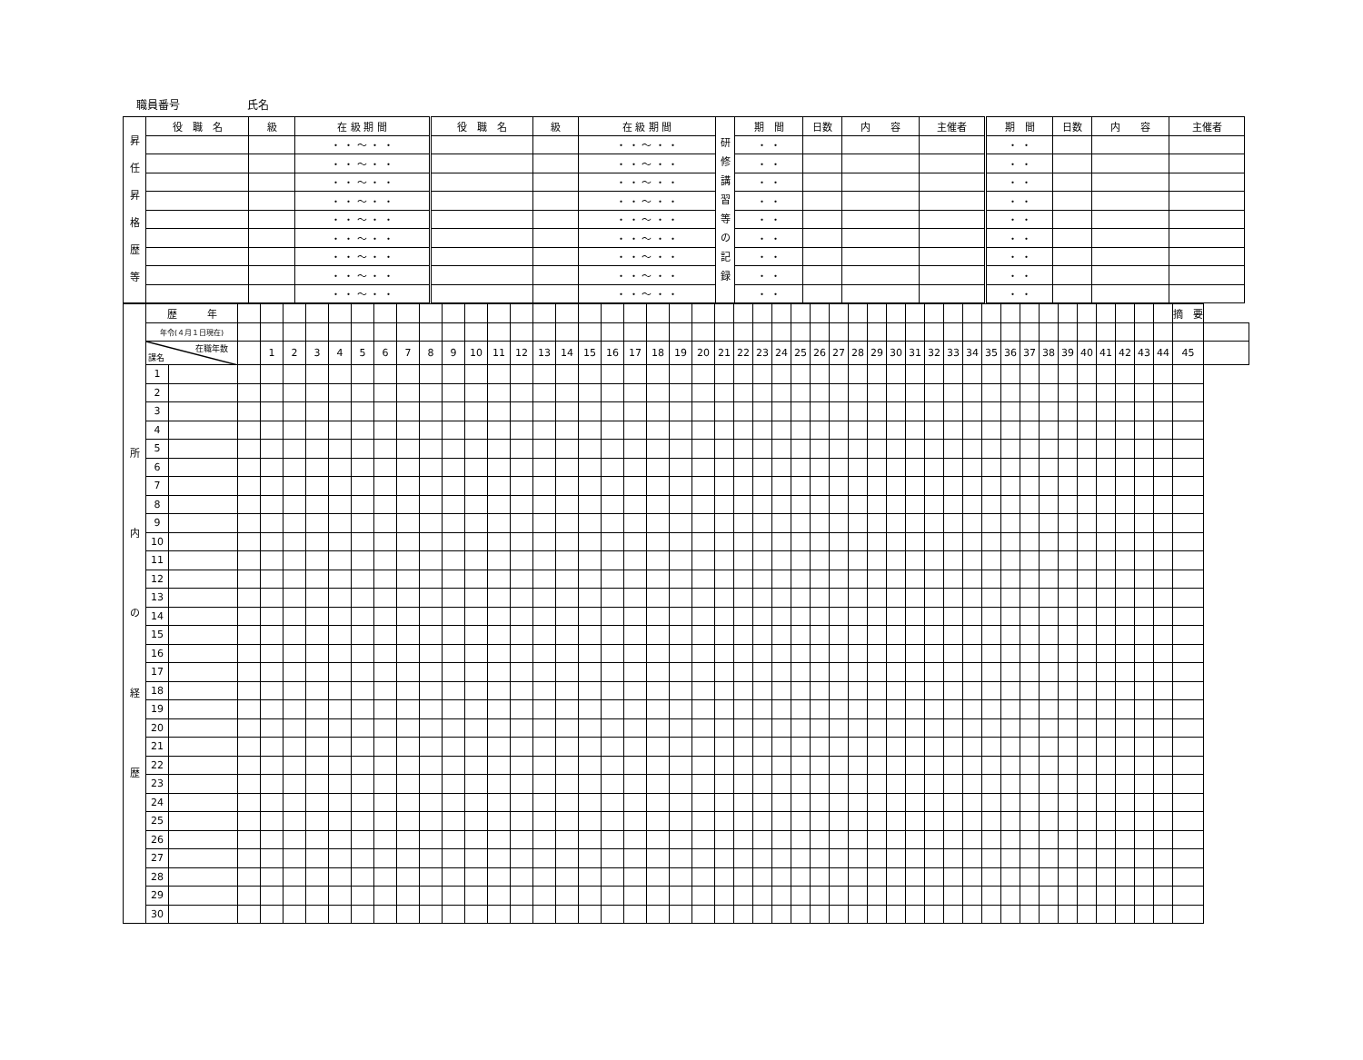職員番号 氏名
| 昇 任 昇 格 歴 等 | 役 職 名 | 級 | 在 級 期 間 | 役 職 名 | 級 | 在 級 期 間 | 研 修 講 習 等 の 記 録 | 期 間 | 日数 | 内 容 | 主催者 | 期 間 | 日数 | 内 容 | 主催者 |
| | | | ・ ・ 〜 ・ ・ | | | ・ ・ 〜 ・ ・ | | ・ ・ | | | | ・ ・ | | | |
| | | | ・ ・ 〜 ・ ・ | | | ・ ・ 〜 ・ ・ | | ・ ・ | | | | ・ ・ | | | |
| | | | ・ ・ 〜 ・ ・ | | | ・ ・ 〜 ・ ・ | | ・ ・ | | | | ・ ・ | | | |
| | | | ・ ・ 〜 ・ ・ | | | ・ ・ 〜 ・ ・ | | ・ ・ | | | | ・ ・ | | | |
| | | | ・ ・ 〜 ・ ・ | | | ・ ・ 〜 ・ ・ | | ・ ・ | | | | ・ ・ | | | |
| | | | ・ ・ 〜 ・ ・ | | | ・ ・ 〜 ・ ・ | | ・ ・ | | | | ・ ・ | | | |
| | | | ・ ・ 〜 ・ ・ | | | ・ ・ 〜 ・ ・ | | ・ ・ | | | | ・ ・ | | | |
| | | | ・ ・ 〜 ・ ・ | | | ・ ・ 〜 ・ ・ | | ・ ・ | | | | ・ ・ | | | |
| | | | ・ ・ 〜 ・ ・ | | | ・ ・ 〜 ・ ・ | | ・ ・ | | | | ・ ・ | | | |
| 所 内 の 経 歴 | 歴 年 | | | | | | | | | | | | | | | | | | | | | | | | | | | | | | | | | | | | | | | | | | | | | | | 摘 要 | |
| | 年令(４月１日現在) | | | | | | | | | | | | | | | | | | | | | | | | | | | | | | | | | | | | | | | | | | | | | | | | |
| | 在職年数 課名 | | | 1 | 2 | 3 | 4 | 5 | 6 | 7 | 8 | 9 | 10 | 11 | 12 | 13 | 14 | 15 | 16 | 17 | 18 | 19 | 20 | 21 | 22 | 23 | 24 | 25 | 26 | 27 | 28 | 29 | 30 | 31 | 32 | 33 | 34 | 35 | 36 | 37 | 38 | 39 | 40 | 41 | 42 | 43 | 44 | 45 | |
| | 1 | | | | | | | | | | | | | | | | | | | | | | | | | | | | | | | | | | | | | | | | | | | | | | | | |
| | 2 | | | | | | | | | | | | | | | | | | | | | | | | | | | | | | | | | | | | | | | | | | | | | | | | |
| | 3 | | | | | | | | | | | | | | | | | | | | | | | | | | | | | | | | | | | | | | | | | | | | | | | | |
| | 4 | | | | | | | | | | | | | | | | | | | | | | | | | | | | | | | | | | | | | | | | | | | | | | | | |
| | 5 | | | | | | | | | | | | | | | | | | | | | | | | | | | | | | | | | | | | | | | | | | | | | | | | |
| | 6 | | | | | | | | | | | | | | | | | | | | | | | | | | | | | | | | | | | | | | | | | | | | | | | | |
| | 7 | | | | | | | | | | | | | | | | | | | | | | | | | | | | | | | | | | | | | | | | | | | | | | | | |
| | 8 | | | | | | | | | | | | | | | | | | | | | | | | | | | | | | | | | | | | | | | | | | | | | | | | |
| | 9 | | | | | | | | | | | | | | | | | | | | | | | | | | | | | | | | | | | | | | | | | | | | | | | | |
| | 10 | | | | | | | | | | | | | | | | | | | | | | | | | | | | | | | | | | | | | | | | | | | | | | | | |
| | 11 | | | | | | | | | | | | | | | | | | | | | | | | | | | | | | | | | | | | | | | | | | | | | | | | |
| | 12 | | | | | | | | | | | | | | | | | | | | | | | | | | | | | | | | | | | | | | | | | | | | | | | | |
| | 13 | | | | | | | | | | | | | | | | | | | | | | | | | | | | | | | | | | | | | | | | | | | | | | | | |
| | 14 | | | | | | | | | | | | | | | | | | | | | | | | | | | | | | | | | | | | | | | | | | | | | | | | |
| | 15 | | | | | | | | | | | | | | | | | | | | | | | | | | | | | | | | | | | | | | | | | | | | | | | | |
| | 16 | | | | | | | | | | | | | | | | | | | | | | | | | | | | | | | | | | | | | | | | | | | | | | | | |
| | 17 | | | | | | | | | | | | | | | | | | | | | | | | | | | | | | | | | | | | | | | | | | | | | | | | |
| | 18 | | | | | | | | | | | | | | | | | | | | | | | | | | | | | | | | | | | | | | | | | | | | | | | | |
| | 19 | | | | | | | | | | | | | | | | | | | | | | | | | | | | | | | | | | | | | | | | | | | | | | | | |
| | 20 | | | | | | | | | | | | | | | | | | | | | | | | | | | | | | | | | | | | | | | | | | | | | | | | |
| | 21 | | | | | | | | | | | | | | | | | | | | | | | | | | | | | | | | | | | | | | | | | | | | | | | | |
| | 22 | | | | | | | | | | | | | | | | | | | | | | | | | | | | | | | | | | | | | | | | | | | | | | | | |
| | 23 | | | | | | | | | | | | | | | | | | | | | | | | | | | | | | | | | | | | | | | | | | | | | | | | |
| | 24 | | | | | | | | | | | | | | | | | | | | | | | | | | | | | | | | | | | | | | | | | | | | | | | | |
| | 25 | | | | | | | | | | | | | | | | | | | | | | | | | | | | | | | | | | | | | | | | | | | | | | | | |
| | 26 | | | | | | | | | | | | | | | | | | | | | | | | | | | | | | | | | | | | | | | | | | | | | | | | |
| | 27 | | | | | | | | | | | | | | | | | | | | | | | | | | | | | | | | | | | | | | | | | | | | | | | | |
| | 28 | | | | | | | | | | | | | | | | | | | | | | | | | | | | | | | | | | | | | | | | | | | | | | | | |
| | 29 | | | | | | | | | | | | | | | | | | | | | | | | | | | | | | | | | | | | | | | | | | | | | | | | |
| | 30 | | | | | | | | | | | | | | | | | | | | | | | | | | | | | | | | | | | | | | | | | | | | | | | | |